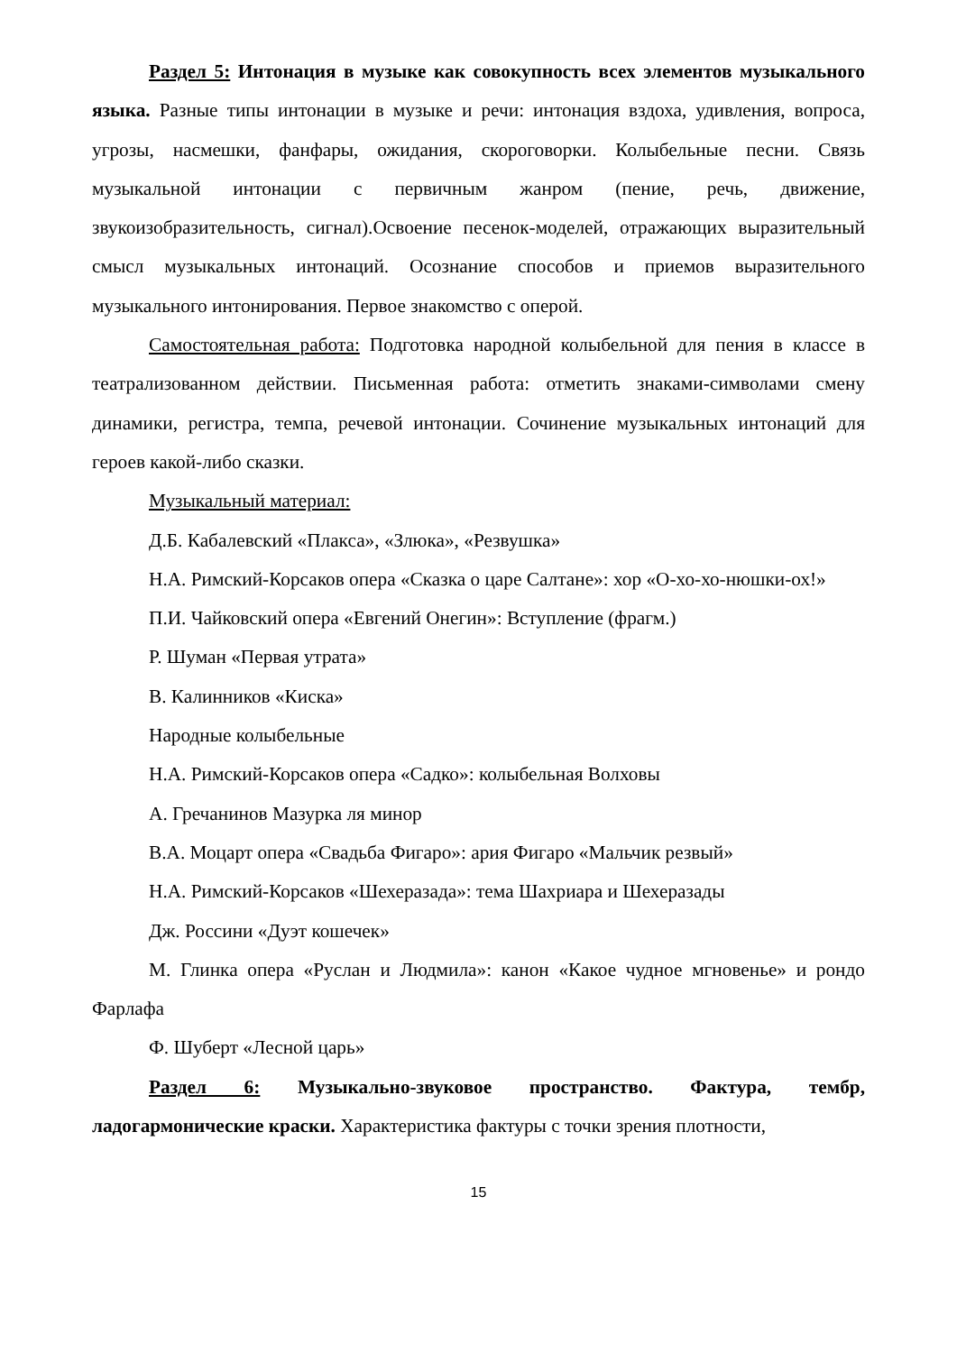Раздел 5: Интонация в музыке как совокупность всех элементов музыкального языка. Разные типы интонации в музыке и речи: интонация вздоха, удивления, вопроса, угрозы, насмешки, фанфары, ожидания, скороговорки. Колыбельные песни. Связь музыкальной интонации с первичным жанром (пение, речь, движение, звукоизобразительность, сигнал).Освоение песенок-моделей, отражающих выразительный смысл музыкальных интонаций. Осознание способов и приемов выразительного музыкального интонирования. Первое знакомство с оперой.
Самостоятельная работа: Подготовка народной колыбельной для пения в классе в театрализованном действии. Письменная работа: отметить знаками-символами смену динамики, регистра, темпа, речевой интонации. Сочинение музыкальных интонаций для героев какой-либо сказки.
Музыкальный материал:
Д.Б. Кабалевский «Плакса», «Злюка», «Резвушка»
Н.А. Римский-Корсаков опера «Сказка о царе Салтане»: хор «О-хо-хо-нюшки-ох!»
П.И. Чайковский опера «Евгений Онегин»: Вступление (фрагм.)
Р. Шуман «Первая утрата»
В. Калинников «Киска»
Народные колыбельные
Н.А. Римский-Корсаков опера «Садко»: колыбельная Волховы
А. Гречанинов Мазурка ля минор
В.А. Моцарт опера «Свадьба Фигаро»: ария Фигаро «Мальчик резвый»
Н.А. Римский-Корсаков «Шехеразада»: тема Шахриара и Шехеразады
Дж. Россини «Дуэт кошечек»
М. Глинка опера «Руслан и Людмила»: канон «Какое чудное мгновенье» и рондо Фарлафа
Ф. Шуберт «Лесной царь»
Раздел 6: Музыкально-звуковое пространство. Фактура, тембр, ладогармонические краски. Характеристика фактуры с точки зрения плотности,
15